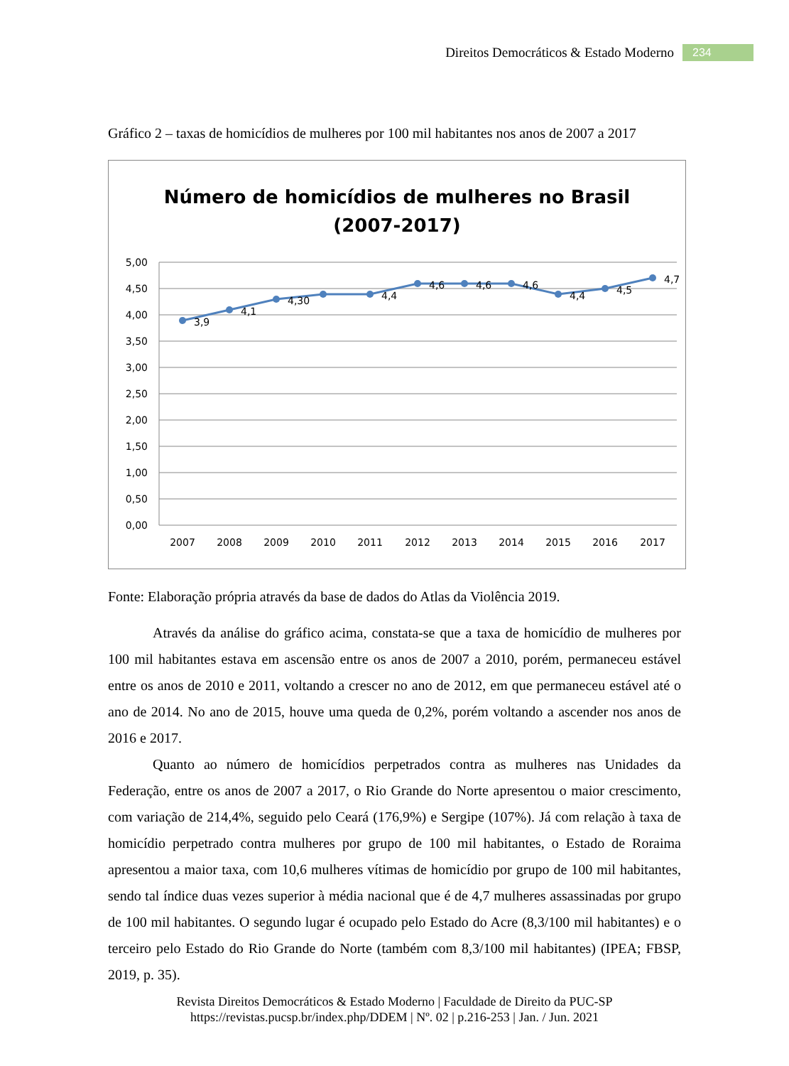Direitos Democráticos & Estado Moderno 234
Gráfico 2 – taxas de homicídios de mulheres por 100 mil habitantes nos anos de 2007 a 2017
Número de homicídios de mulheres no Brasil
(2007-2017)
5,00
4,50
4,00
3,50
3,00
2,50
2,00
1,50
1,00
0,50
0,00
3,9
4,1
4,30
4,4
4,6
4,6
4,6
4,4
4,5
4,7
2007
2008
2009
2010
2011
2012
2013
2014
2015
2016
2017
Fonte: Elaboração própria através da base de dados do Atlas da Violência 2019.
Através da análise do gráfico acima, constata-se que a taxa de homicídio de mulheres por 100 mil habitantes estava em ascensão entre os anos de 2007 a 2010, porém, permaneceu estável entre os anos de 2010 e 2011, voltando a crescer no ano de 2012, em que permaneceu estável até o ano de 2014. No ano de 2015, houve uma queda de 0,2%, porém voltando a ascender nos anos de 2016 e 2017.
Quanto ao número de homicídios perpetrados contra as mulheres nas Unidades da Federação, entre os anos de 2007 a 2017, o Rio Grande do Norte apresentou o maior crescimento, com variação de 214,4%, seguido pelo Ceará (176,9%) e Sergipe (107%). Já com relação à taxa de homicídio perpetrado contra mulheres por grupo de 100 mil habitantes, o Estado de Roraima apresentou a maior taxa, com 10,6 mulheres vítimas de homicídio por grupo de 100 mil habitantes, sendo tal índice duas vezes superior à média nacional que é de 4,7 mulheres assassinadas por grupo de 100 mil habitantes. O segundo lugar é ocupado pelo Estado do Acre (8,3/100 mil habitantes) e o terceiro pelo Estado do Rio Grande do Norte (também com 8,3/100 mil habitantes) (IPEA; FBSP, 2019, p. 35).
Revista Direitos Democráticos & Estado Moderno | Faculdade de Direito da PUC-SP
https://revistas.pucsp.br/index.php/DDEM | Nº. 02 | p.216-253 | Jan. / Jun. 2021